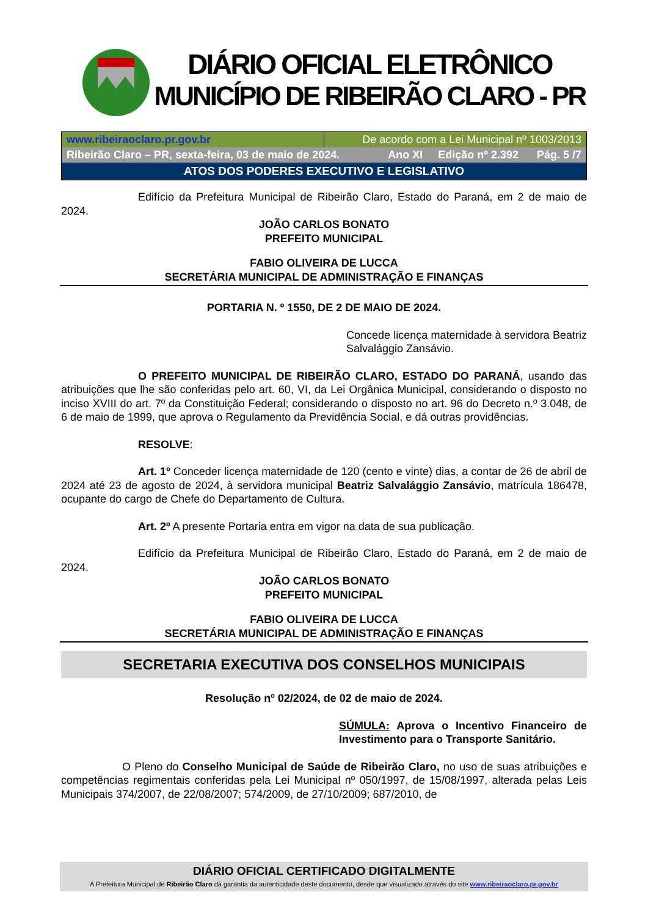DIÁRIO OFICIAL ELETRÔNICO
MUNICÍPIO DE RIBEIRÃO CLARO - PR
www.ribeiraoclaro.pr.gov.br De acordo com a Lei Municipal nº 1003/2013
Ribeirão Claro – PR, sexta-feira, 03 de maio de 2024. Ano XI Edição nº 2.392 Pág. 5 /7
ATOS DOS PODERES EXECUTIVO E LEGISLATIVO
Edifício da Prefeitura Municipal de Ribeirão Claro, Estado do Paraná, em 2 de maio de 2024.
JOÃO CARLOS BONATO
PREFEITO MUNICIPAL
FABIO OLIVEIRA DE LUCCA
SECRETÁRIA MUNICIPAL DE ADMINISTRAÇÃO E FINANÇAS
PORTARIA N. º 1550, DE 2 DE MAIO DE 2024.
Concede licença maternidade à servidora Beatriz Salvalággio Zansávio.
O PREFEITO MUNICIPAL DE RIBEIRÃO CLARO, ESTADO DO PARANÁ, usando das atribuições que lhe são conferidas pelo art. 60, VI, da Lei Orgânica Municipal, considerando o disposto no inciso XVIII do art. 7º da Constituição Federal; considerando o disposto no art. 96 do Decreto n.º 3.048, de 6 de maio de 1999, que aprova o Regulamento da Previdência Social, e dá outras providências.
RESOLVE:
Art. 1º Conceder licença maternidade de 120 (cento e vinte) dias, a contar de 26 de abril de 2024 até 23 de agosto de 2024, à servidora municipal Beatriz Salvalággio Zansávio, matrícula 186478, ocupante do cargo de Chefe do Departamento de Cultura.
Art. 2º A presente Portaria entra em vigor na data de sua publicação.
Edifício da Prefeitura Municipal de Ribeirão Claro, Estado do Paraná, em 2 de maio de 2024.
JOÃO CARLOS BONATO
PREFEITO MUNICIPAL
FABIO OLIVEIRA DE LUCCA
SECRETÁRIA MUNICIPAL DE ADMINISTRAÇÃO E FINANÇAS
SECRETARIA EXECUTIVA DOS CONSELHOS MUNICIPAIS
Resolução nº 02/2024, de 02 de maio de 2024.
SÚMULA: Aprova o Incentivo Financeiro de Investimento para o Transporte Sanitário.
O Pleno do Conselho Municipal de Saúde de Ribeirão Claro, no uso de suas atribuições e competências regimentais conferidas pela Lei Municipal nº 050/1997, de 15/08/1997, alterada pelas Leis Municipais 374/2007, de 22/08/2007; 574/2009, de 27/10/2009; 687/2010, de
DIÁRIO OFICIAL CERTIFICADO DIGITALMENTE
A Prefeitura Municipal de Ribeirão Claro dá garantia da autenticidade deste documento, desde que visualizado através do site www.ribeiraoclaro.pr.gov.br